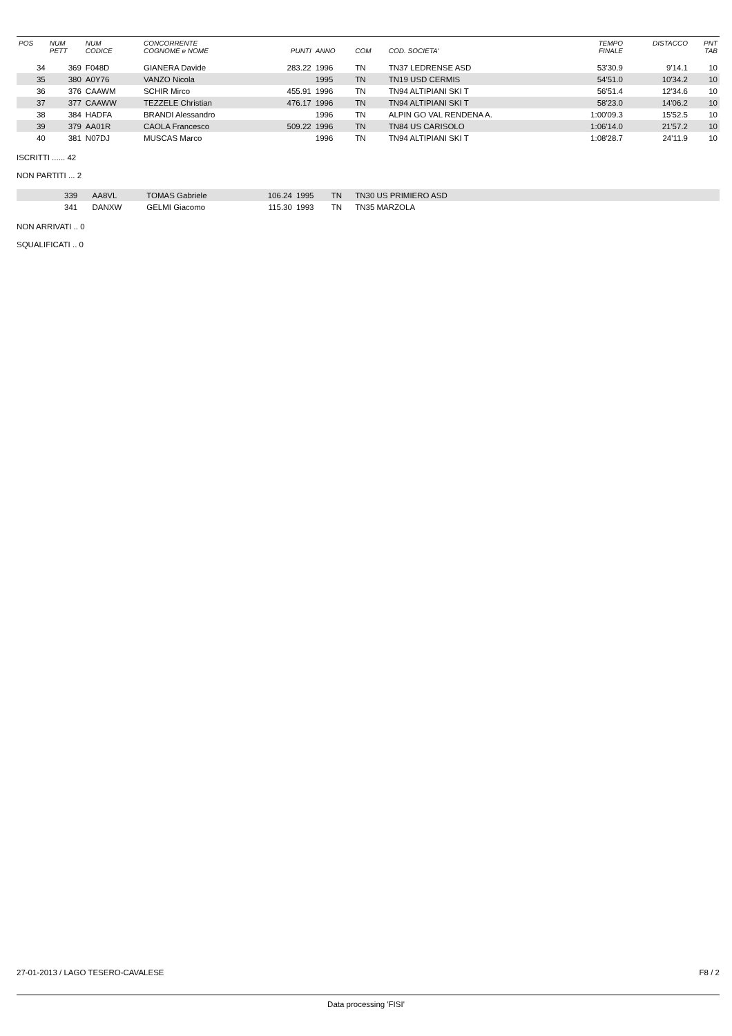| POS | NUM PETT | NUM CODICE | CONCORRENTE COGNOME e NOME | PUNTI | ANNO | COM | COD. SOCIETA' | TEMPO FINALE | DISTACCO | PNT TAB |
| --- | --- | --- | --- | --- | --- | --- | --- | --- | --- | --- |
| 34 | 369 | F048D | GIANERA Davide | 283.22 | 1996 | TN | TN37 LEDRENSE ASD | 53'30.9 | 9'14.1 | 10 |
| 35 | 380 | A0Y76 | VANZO Nicola | | 1995 | TN | TN19 USD CERMIS | 54'51.0 | 10'34.2 | 10 |
| 36 | 376 | CAAWM | SCHIR Mirco | 455.91 | 1996 | TN | TN94 ALTIPIANI SKI T | 56'51.4 | 12'34.6 | 10 |
| 37 | 377 | CAAWW | TEZZELE Christian | 476.17 | 1996 | TN | TN94 ALTIPIANI SKI T | 58'23.0 | 14'06.2 | 10 |
| 38 | 384 | HADFA | BRANDI Alessandro | | 1996 | TN | ALPIN GO VAL RENDENA A. | 1:00'09.3 | 15'52.5 | 10 |
| 39 | 379 | AA01R | CAOLA Francesco | 509.22 | 1996 | TN | TN84 US CARISOLO | 1:06'14.0 | 21'57.2 | 10 |
| 40 | 381 | N07DJ | MUSCAS Marco | | 1996 | TN | TN94 ALTIPIANI SKI T | 1:08'28.7 | 24'11.9 | 10 |
ISCRITTI ...... 42
NON PARTITI ... 2
| | 339 | AA8VL | TOMAS Gabriele | 106.24 | 1995 | TN | TN30 US PRIMIERO ASD | |
| | 341 | DANXW | GELMI Giacomo | 115.30 | 1993 | TN | TN35 MARZOLA | |
NON ARRIVATI .. 0
SQUALIFICATI .. 0
27-01-2013 / LAGO TESERO-CAVALESE F8 / 2
Data processing 'FISI'